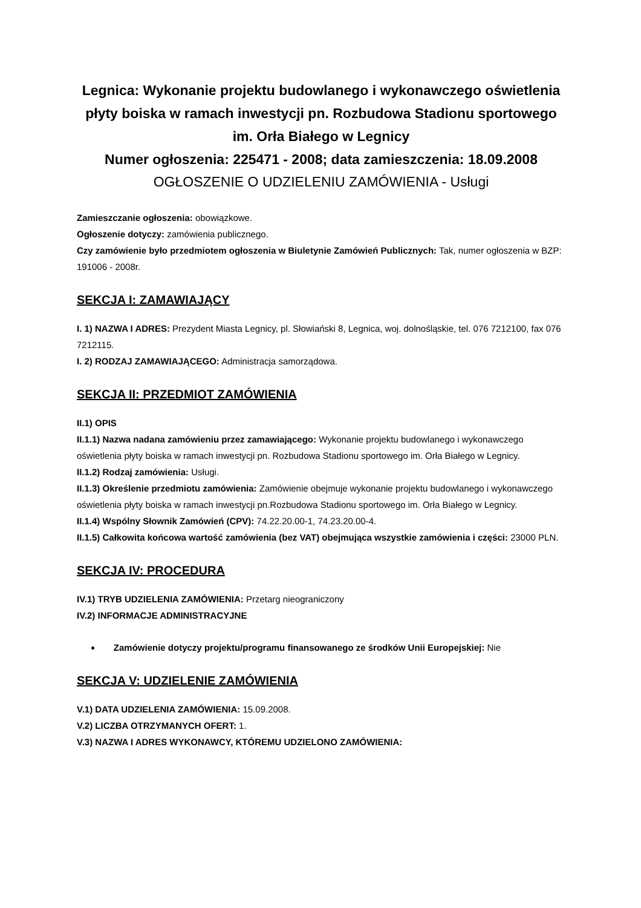Legnica: Wykonanie projektu budowlanego i wykonawczego oświetlenia płyty boiska w ramach inwestycji pn. Rozbudowa Stadionu sportowego im. Orła Białego w Legnicy
Numer ogłoszenia: 225471 - 2008; data zamieszczenia: 18.09.2008
OGŁOSZENIE O UDZIELENIU ZAMÓWIENIA - Usługi
Zamieszczanie ogłoszenia: obowiązkowe.
Ogłoszenie dotyczy: zamówienia publicznego.
Czy zamówienie było przedmiotem ogłoszenia w Biuletynie Zamówień Publicznych: Tak, numer ogłoszenia w BZP: 191006 - 2008r.
SEKCJA I: ZAMAWIAJĄCY
I. 1) NAZWA I ADRES: Prezydent Miasta Legnicy, pl. Słowiański 8, Legnica, woj. dolnośląskie, tel. 076 7212100, fax 076 7212115.
I. 2) RODZAJ ZAMAWIAJĄCEGO: Administracja samorządowa.
SEKCJA II: PRZEDMIOT ZAMÓWIENIA
II.1) OPIS
II.1.1) Nazwa nadana zamówieniu przez zamawiającego: Wykonanie projektu budowlanego i wykonawczego oświetlenia płyty boiska w ramach inwestycji pn. Rozbudowa Stadionu sportowego im. Orła Białego w Legnicy.
II.1.2) Rodzaj zamówienia: Usługi.
II.1.3) Określenie przedmiotu zamówienia: Zamówienie obejmuje wykonanie projektu budowlanego i wykonawczego oświetlenia płyty boiska w ramach inwestycji pn.Rozbudowa Stadionu sportowego im. Orła Białego w Legnicy.
II.1.4) Wspólny Słownik Zamówień (CPV): 74.22.20.00-1, 74.23.20.00-4.
II.1.5) Całkowita końcowa wartość zamówienia (bez VAT) obejmująca wszystkie zamówienia i części: 23000 PLN.
SEKCJA IV: PROCEDURA
IV.1) TRYB UDZIELENIA ZAMÓWIENIA: Przetarg nieograniczony
IV.2) INFORMACJE ADMINISTRACYJNE
Zamówienie dotyczy projektu/programu finansowanego ze środków Unii Europejskiej: Nie
SEKCJA V: UDZIELENIE ZAMÓWIENIA
V.1) DATA UDZIELENIA ZAMÓWIENIA: 15.09.2008.
V.2) LICZBA OTRZYMANYCH OFERT: 1.
V.3) NAZWA I ADRES WYKONAWCY, KTÓREMU UDZIELONO ZAMÓWIENIA: